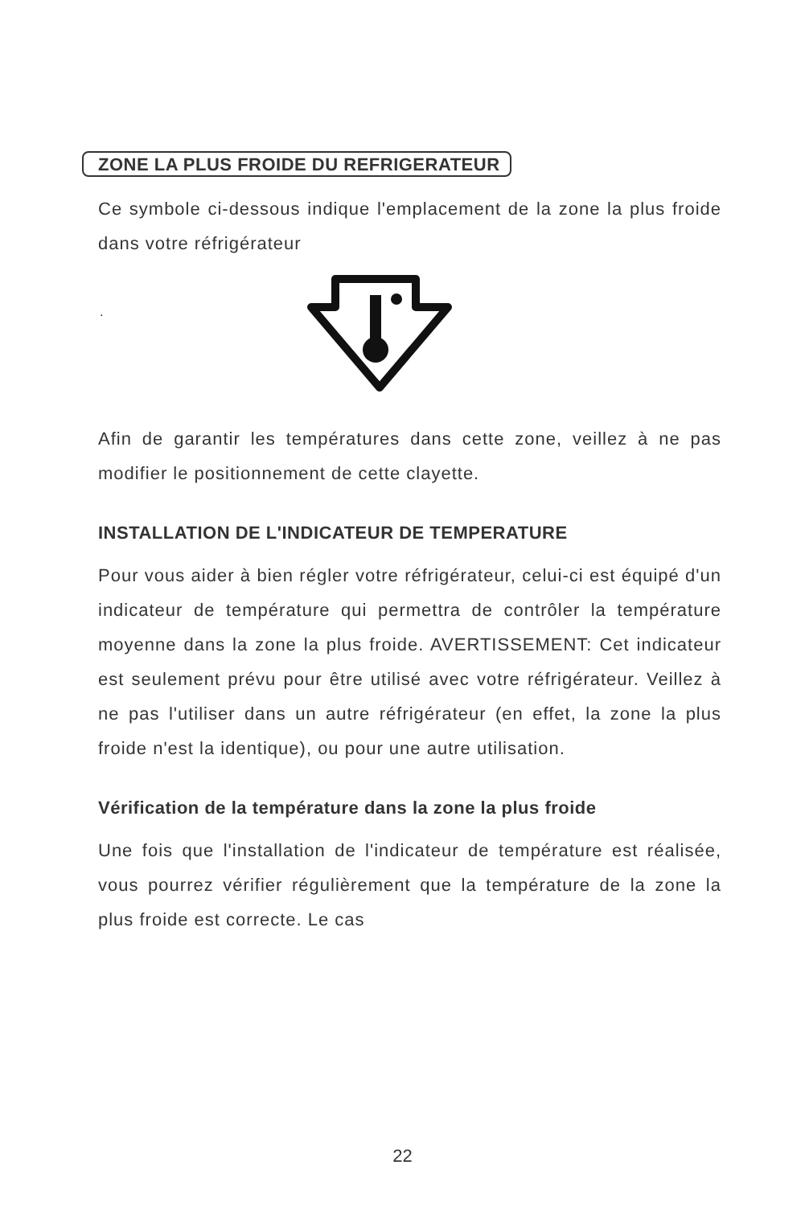ZONE LA PLUS FROIDE DU REFRIGERATEUR
Ce symbole ci-dessous indique l'emplacement de la zone la plus froide dans votre réfrigérateur
.
Afin de garantir les températures dans cette zone, veillez à ne pas modifier le positionnement de cette clayette.
INSTALLATION DE L'INDICATEUR DE TEMPERATURE
Pour vous aider à bien régler votre réfrigérateur, celui-ci est équipé d'un indicateur de température qui permettra de contrôler la température moyenne dans la zone la plus froide. AVERTISSEMENT: Cet indicateur est seulement prévu pour être utilisé avec votre réfrigérateur. Veillez à ne pas l'utiliser dans un autre réfrigérateur (en effet, la zone la plus froide n'est la identique), ou pour une autre utilisation.
Vérification de la température dans la zone la plus froide
Une fois que l'installation de l'indicateur de température est réalisée, vous pourrez vérifier régulièrement que la température de la zone la plus froide est correcte. Le cas
22